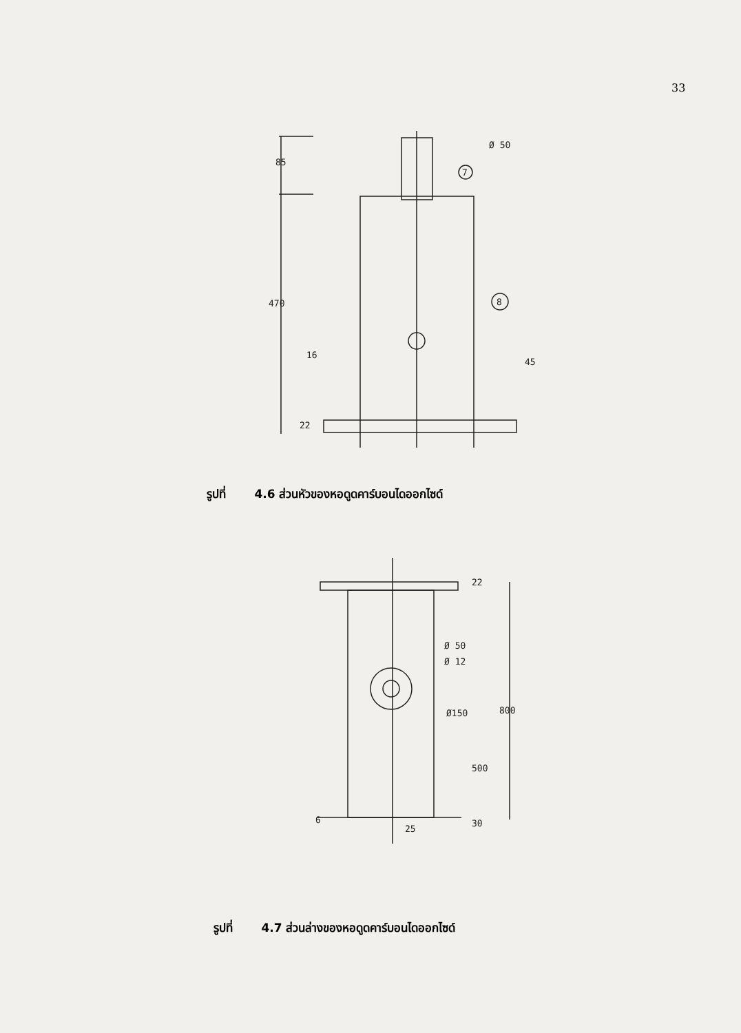33
85
470
16
22
Ø 50
7
8
45
รูปที่ 4.6 ส่วนหัวของหอดูดคาร์บอนไดออกไซด์
Ø 50
Ø 12
Ø150
800
500
22
6
25
30
รูปที่ 4.7 ส่วนล่างของหอดูดคาร์บอนไดออกไซด์